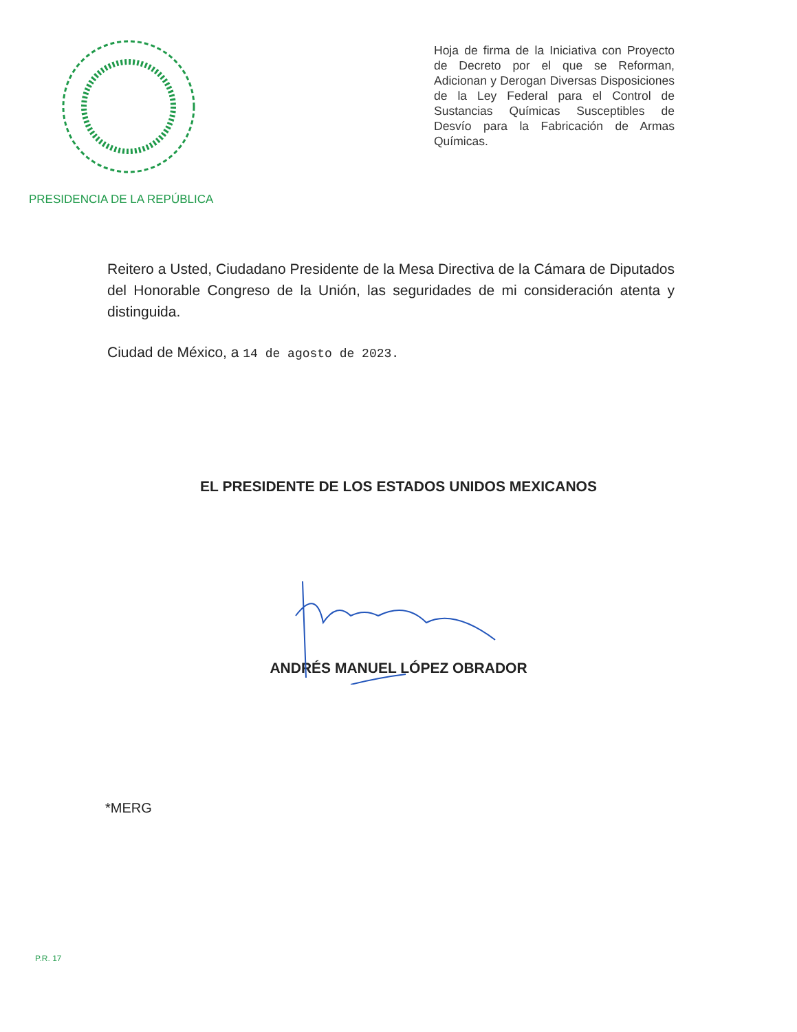PRESIDENCIA DE LA REPÚBLICA
Hoja de firma de la Iniciativa con Proyecto de Decreto por el que se Reforman, Adicionan y Derogan Diversas Disposiciones de la Ley Federal para el Control de Sustancias Químicas Susceptibles de Desvío para la Fabricación de Armas Químicas.
Reitero a Usted, Ciudadano Presidente de la Mesa Directiva de la Cámara de Diputados del Honorable Congreso de la Unión, las seguridades de mi consideración atenta y distinguida.
Ciudad de México, a 14 de agosto de 2023.
EL PRESIDENTE DE LOS ESTADOS UNIDOS MEXICANOS
ANDRÉS MANUEL LÓPEZ OBRADOR
*MERG
P.R. 17